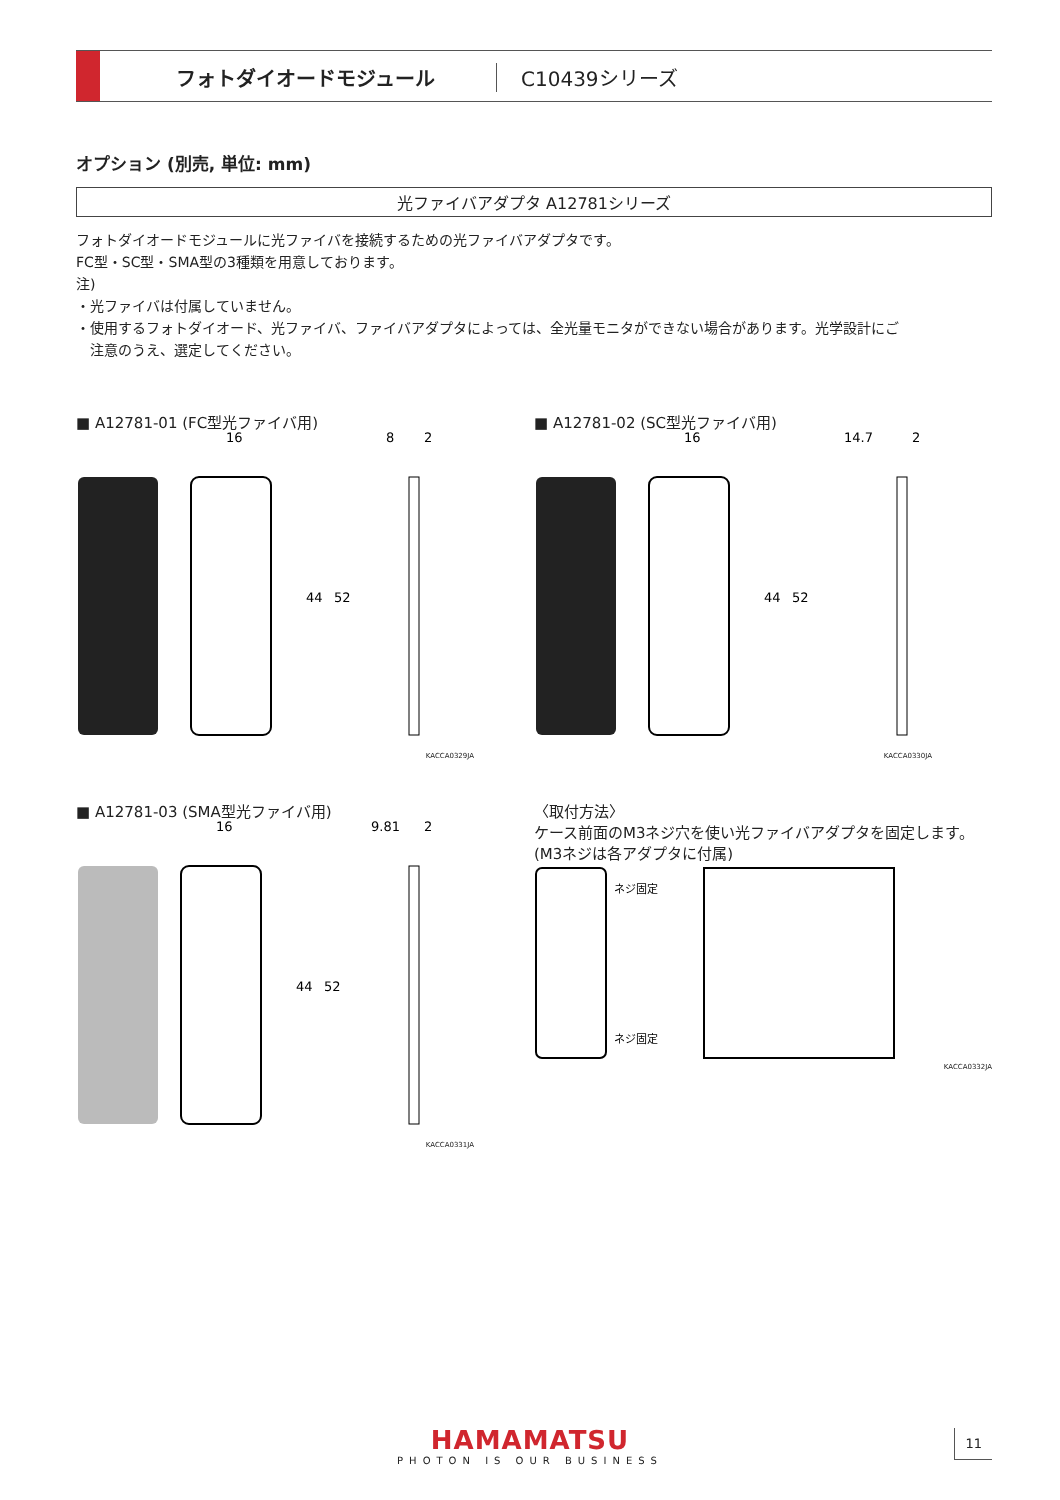フォトダイオードモジュール C10439シリーズ
オプション (別売, 単位: mm)
光ファイバアダプタ A12781シリーズ
フォトダイオードモジュールに光ファイバを接続するための光ファイバアダプタです。
FC型・SC型・SMA型の3種類を用意しております。
注)
・光ファイバは付属していません。
・使用するフォトダイオード、光ファイバ、ファイバアダプタによっては、全光量モニタができない場合があります。光学設計にご
　注意のうえ、選定してください。
■ A12781-01 (FC型光ファイバ用)
16
8
2
44
52
KACCA0329JA
■ A12781-02 (SC型光ファイバ用)
16
14.7
2
44
52
KACCA0330JA
■ A12781-03 (SMA型光ファイバ用)
16
9.81
2
44
52
KACCA0331JA
〈取付方法〉
ケース前面のM3ネジ穴を使い光ファイバアダプタを固定します。(M3ネジは各アダプタに付属)
ネジ固定
ネジ固定
KACCA0332JA
HAMAMATSU
PHOTON IS OUR BUSINESS
11